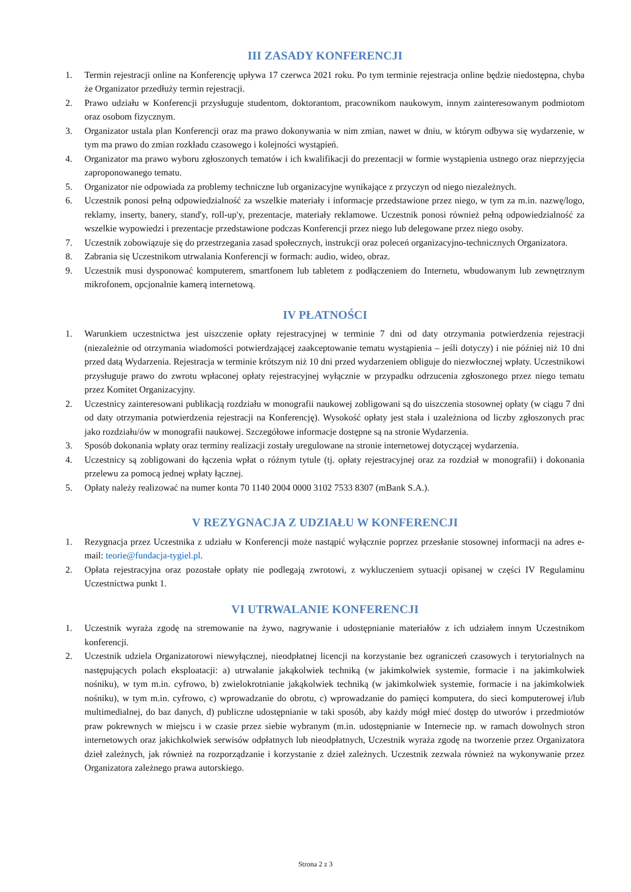III ZASADY KONFERENCJI
1. Termin rejestracji online na Konferencję upływa 17 czerwca 2021 roku. Po tym terminie rejestracja online będzie niedostępna, chyba że Organizator przedłuży termin rejestracji.
2. Prawo udziału w Konferencji przysługuje studentom, doktorantom, pracownikom naukowym, innym zainteresowanym podmiotom oraz osobom fizycznym.
3. Organizator ustala plan Konferencji oraz ma prawo dokonywania w nim zmian, nawet w dniu, w którym odbywa się wydarzenie, w tym ma prawo do zmian rozkładu czasowego i kolejności wystąpień.
4. Organizator ma prawo wyboru zgłoszonych tematów i ich kwalifikacji do prezentacji w formie wystąpienia ustnego oraz nieprzyjęcia zaproponowanego tematu.
5. Organizator nie odpowiada za problemy techniczne lub organizacyjne wynikające z przyczyn od niego niezależnych.
6. Uczestnik ponosi pełną odpowiedzialność za wszelkie materiały i informacje przedstawione przez niego, w tym za m.in. nazwę/logo, reklamy, inserty, banery, stand'y, roll-up'y, prezentacje, materiały reklamowe. Uczestnik ponosi również pełną odpowiedzialność za wszelkie wypowiedzi i prezentacje przedstawione podczas Konferencji przez niego lub delegowane przez niego osoby.
7. Uczestnik zobowiązuje się do przestrzegania zasad społecznych, instrukcji oraz poleceń organizacyjno-technicznych Organizatora.
8. Zabrania się Uczestnikom utrwalania Konferencji w formach: audio, wideo, obraz.
9. Uczestnik musi dysponować komputerem, smartfonem lub tabletem z podłączeniem do Internetu, wbudowanym lub zewnętrznym mikrofonem, opcjonalnie kamerą internetową.
IV PŁATNOŚCI
1. Warunkiem uczestnictwa jest uiszczenie opłaty rejestracyjnej w terminie 7 dni od daty otrzymania potwierdzenia rejestracji (niezależnie od otrzymania wiadomości potwierdzającej zaakceptowanie tematu wystąpienia – jeśli dotyczy) i nie później niż 10 dni przed datą Wydarzenia. Rejestracja w terminie krótszym niż 10 dni przed wydarzeniem obliguje do niezwłocznej wpłaty. Uczestnikowi przysługuje prawo do zwrotu wpłaconej opłaty rejestracyjnej wyłącznie w przypadku odrzucenia zgłoszonego przez niego tematu przez Komitet Organizacyjny.
2. Uczestnicy zainteresowani publikacją rozdziału w monografii naukowej zobligowani są do uiszczenia stosownej opłaty (w ciągu 7 dni od daty otrzymania potwierdzenia rejestracji na Konferencję). Wysokość opłaty jest stała i uzależniona od liczby zgłoszonych prac jako rozdziału/ów w monografii naukowej. Szczegółowe informacje dostępne są na stronie Wydarzenia.
3. Sposób dokonania wpłaty oraz terminy realizacji zostały uregulowane na stronie internetowej dotyczącej wydarzenia.
4. Uczestnicy są zobligowani do łączenia wpłat o różnym tytule (tj. opłaty rejestracyjnej oraz za rozdział w monografii) i dokonania przelewu za pomocą jednej wpłaty łącznej.
5. Opłaty należy realizować na numer konta 70 1140 2004 0000 3102 7533 8307 (mBank S.A.).
V REZYGNACJA Z UDZIAŁU W KONFERENCJI
1. Rezygnacja przez Uczestnika z udziału w Konferencji może nastąpić wyłącznie poprzez przesłanie stosownej informacji na adres e-mail: teorie@fundacja-tygiel.pl.
2. Opłata rejestracyjna oraz pozostałe opłaty nie podlegają zwrotowi, z wykluczeniem sytuacji opisanej w części IV Regulaminu Uczestnictwa punkt 1.
VI UTRWALANIE KONFERENCJI
1. Uczestnik wyraża zgodę na stremowanie na żywo, nagrywanie i udostępnianie materiałów z ich udziałem innym Uczestnikom konferencji.
2. Uczestnik udziela Organizatorowi niewyłącznej, nieodpłatnej licencji na korzystanie bez ograniczeń czasowych i terytorialnych na następujących polach eksploatacji: a) utrwalanie jakąkolwiek techniką (w jakimkolwiek systemie, formacie i na jakimkolwiek nośniku), w tym m.in. cyfrowo, b) zwielokrotnianie jakąkolwiek techniką (w jakimkolwiek systemie, formacie i na jakimkolwiek nośniku), w tym m.in. cyfrowo, c) wprowadzanie do obrotu, c) wprowadzanie do pamięci komputera, do sieci komputerowej i/lub multimedialnej, do baz danych, d) publiczne udostępnianie w taki sposób, aby każdy mógł mieć dostęp do utworów i przedmiotów praw pokrewnych w miejscu i w czasie przez siebie wybranym (m.in. udostępnianie w Internecie np. w ramach dowolnych stron internetowych oraz jakichkolwiek serwisów odpłatnych lub nieodpłatnych, Uczestnik wyraża zgodę na tworzenie przez Organizatora dzieł zależnych, jak również na rozporządzanie i korzystanie z dzieł zależnych. Uczestnik zezwala również na wykonywanie przez Organizatora zależnego prawa autorskiego.
Strona 2 z 3